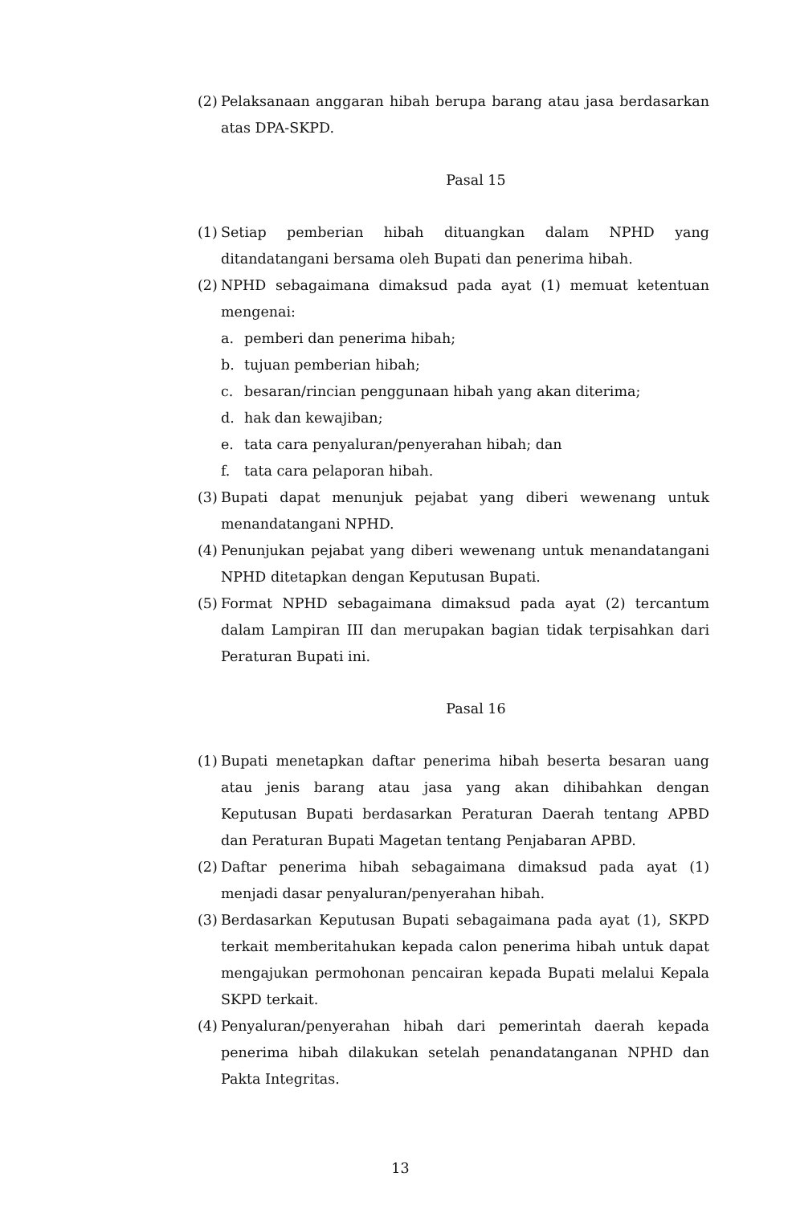(2)
Pelaksanaan anggaran hibah berupa barang atau jasa berdasarkan atas DPA-SKPD.
Pasal 15
(1)
Setiap pemberian hibah dituangkan dalam NPHD yang ditandatangani bersama oleh Bupati dan penerima hibah.
(2)
NPHD sebagaimana dimaksud pada ayat (1) memuat ketentuan mengenai:
a. pemberi dan penerima hibah;
b. tujuan pemberian hibah;
c. besaran/rincian penggunaan hibah yang akan diterima;
d. hak dan kewajiban;
e. tata cara penyaluran/penyerahan hibah; dan
f. tata cara pelaporan hibah.
(3)
Bupati dapat menunjuk pejabat yang diberi wewenang untuk menandatangani NPHD.
(4)
Penunjukan pejabat yang diberi wewenang untuk menandatangani NPHD ditetapkan dengan Keputusan Bupati.
(5)
Format NPHD sebagaimana dimaksud pada ayat (2) tercantum dalam Lampiran III dan merupakan bagian tidak terpisahkan dari Peraturan Bupati ini.
Pasal 16
(1)
Bupati menetapkan daftar penerima hibah beserta besaran uang atau jenis barang atau jasa yang akan dihibahkan dengan Keputusan Bupati berdasarkan Peraturan Daerah tentang APBD dan Peraturan Bupati Magetan tentang Penjabaran APBD.
(2)
Daftar penerima hibah sebagaimana dimaksud pada ayat (1) menjadi dasar penyaluran/penyerahan hibah.
(3)
Berdasarkan Keputusan Bupati sebagaimana pada ayat (1), SKPD terkait memberitahukan kepada calon penerima hibah untuk dapat mengajukan permohonan pencairan kepada Bupati melalui Kepala SKPD terkait.
(4)
Penyaluran/penyerahan hibah dari pemerintah daerah kepada penerima hibah dilakukan setelah penandatanganan NPHD dan Pakta Integritas.
13